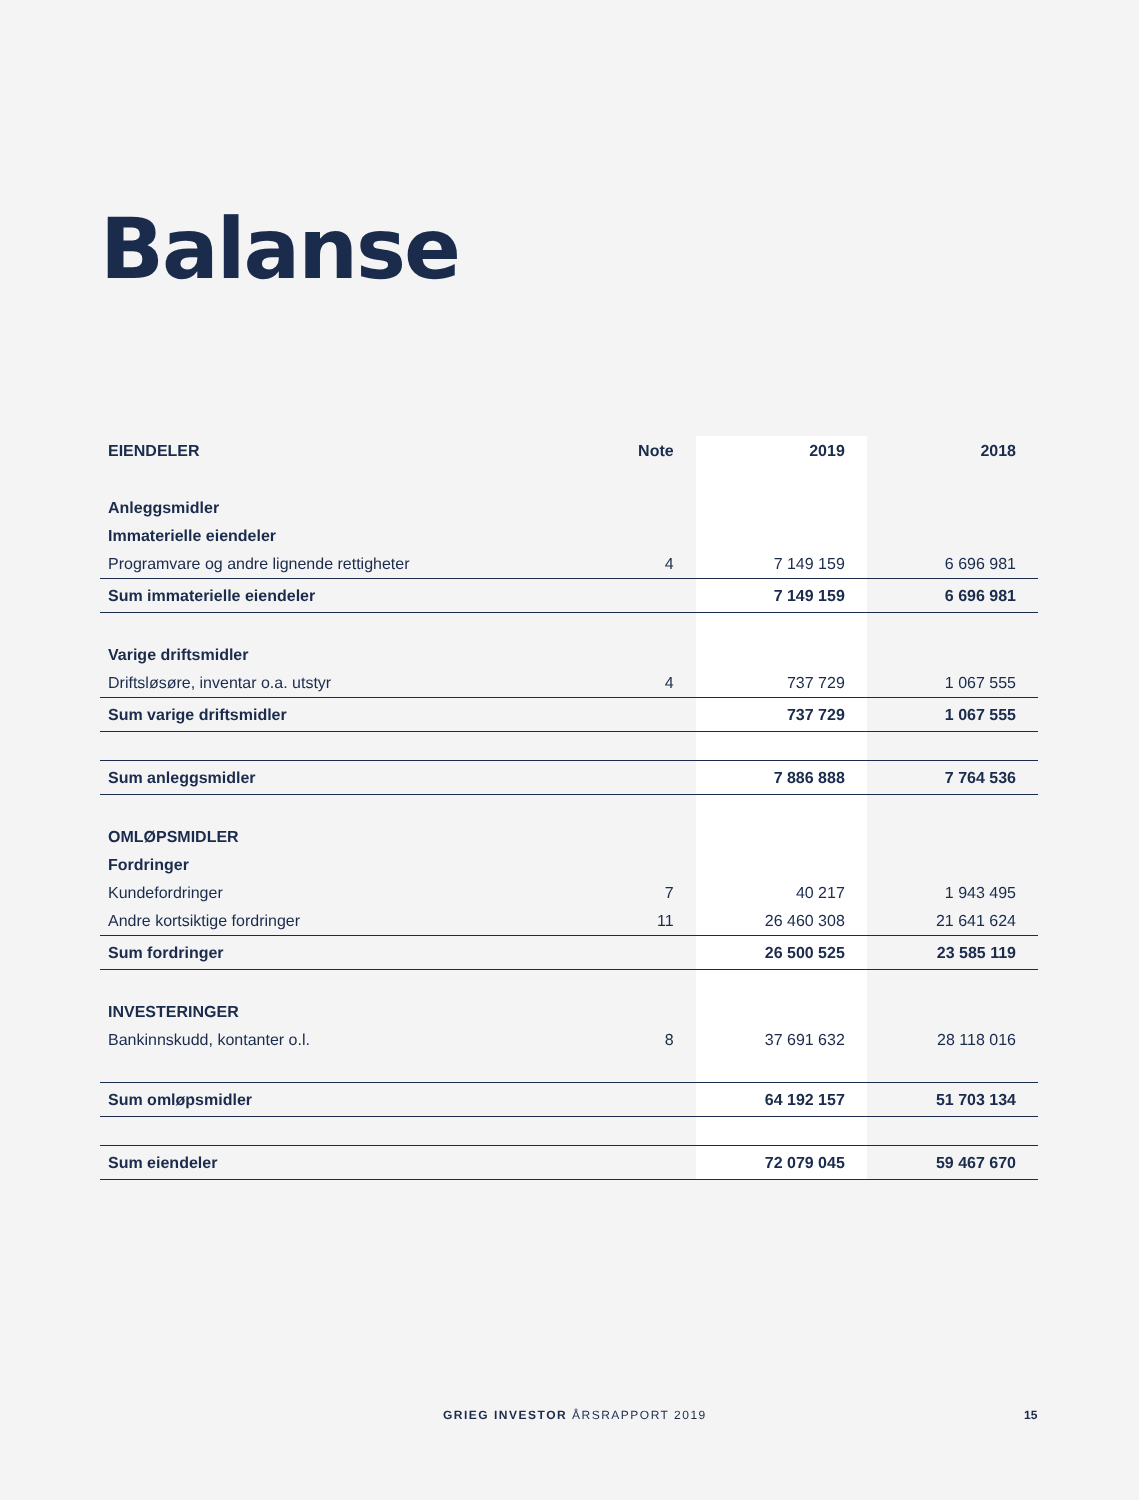Balanse
| EIENDELER | Note | 2019 | 2018 |
| --- | --- | --- | --- |
| Anleggsmidler | | | |
| Immaterielle eiendeler | | | |
| Programvare og andre lignende rettigheter | 4 | 7 149 159 | 6 696 981 |
| Sum immaterielle eiendeler | | 7 149 159 | 6 696 981 |
| Varige driftsmidler | | | |
| Driftsløsøre, inventar o.a. utstyr | 4 | 737 729 | 1 067 555 |
| Sum varige driftsmidler | | 737 729 | 1 067 555 |
| Sum anleggsmidler | | 7 886 888 | 7 764 536 |
| OMLØPSMIDLER | | | |
| Fordringer | | | |
| Kundefordringer | 7 | 40 217 | 1 943 495 |
| Andre kortsiktige fordringer | 11 | 26 460 308 | 21 641 624 |
| Sum fordringer | | 26 500 525 | 23 585 119 |
| INVESTERINGER | | | |
| Bankinnskudd, kontanter o.l. | 8 | 37 691 632 | 28 118 016 |
| Sum omløpsmidler | | 64 192 157 | 51 703 134 |
| Sum eiendeler | | 72 079 045 | 59 467 670 |
GRIEG INVESTOR ÅRSRAPPORT 2019 15